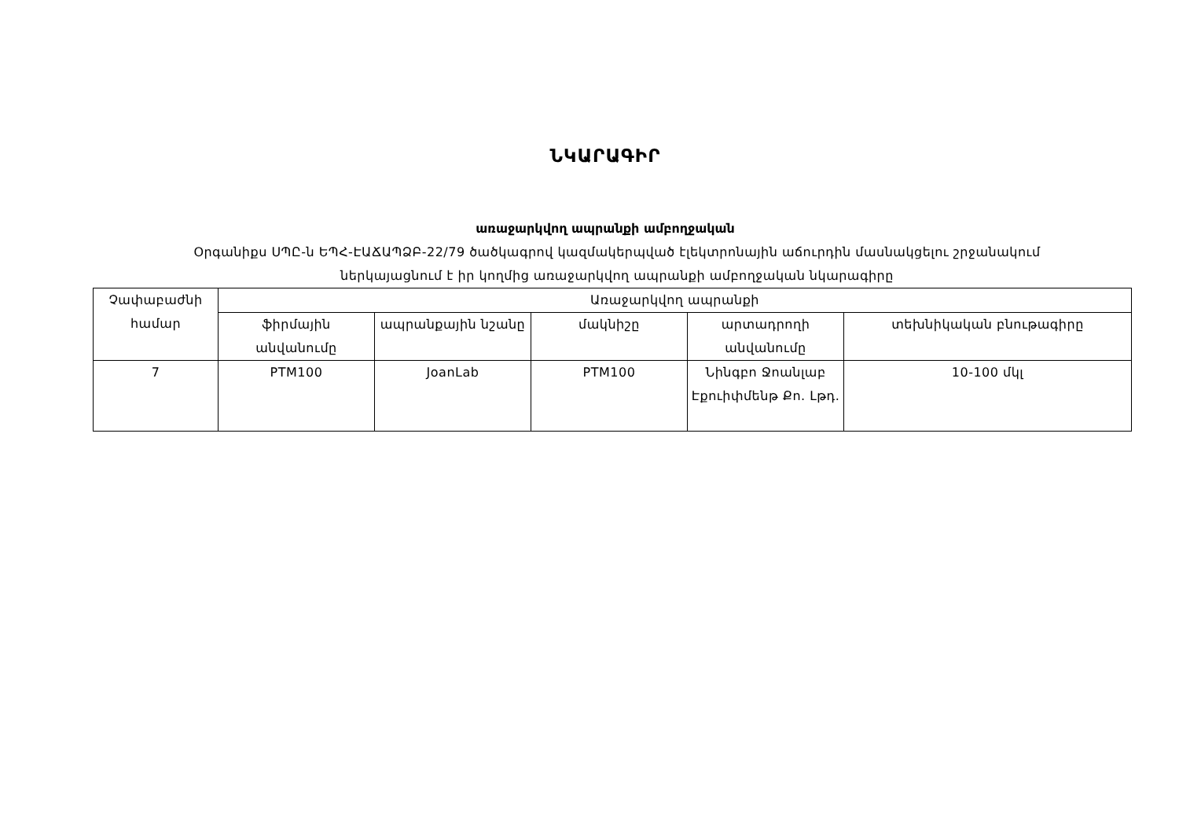ՆԿԱՐԱԳԻՐ
առաջարկվող ապրանքի ամբողջական
Օրգանիքս ՍՊԸ-ն ԵՊՀ-ԷԱՃԱՊՁԲ-22/79 ծածկագրով կազմակերպված էլեկտրոնային աճուրդին մասնակցելու շրջանակում
ներկայացնում է իր կողմից առաջարկվող ապրանքի ամբողջական նկարագիրը
| Չափաբաժնի համար | Առաջարկվող ապրանքի | | | | |
| --- | --- | --- | --- | --- | --- |
| | ֆիրմային անվանումը | ապրանքային նշանը | մակնիշը | արտադրողի անվանումը | տեխնիկական բնութագիրը |
| 7 | PTM100 | JoanLab | PTM100 | Նինգբո Ջոանլաբ Էքուիփմենթ Քո. Լթդ. | 10-100 մկլ |